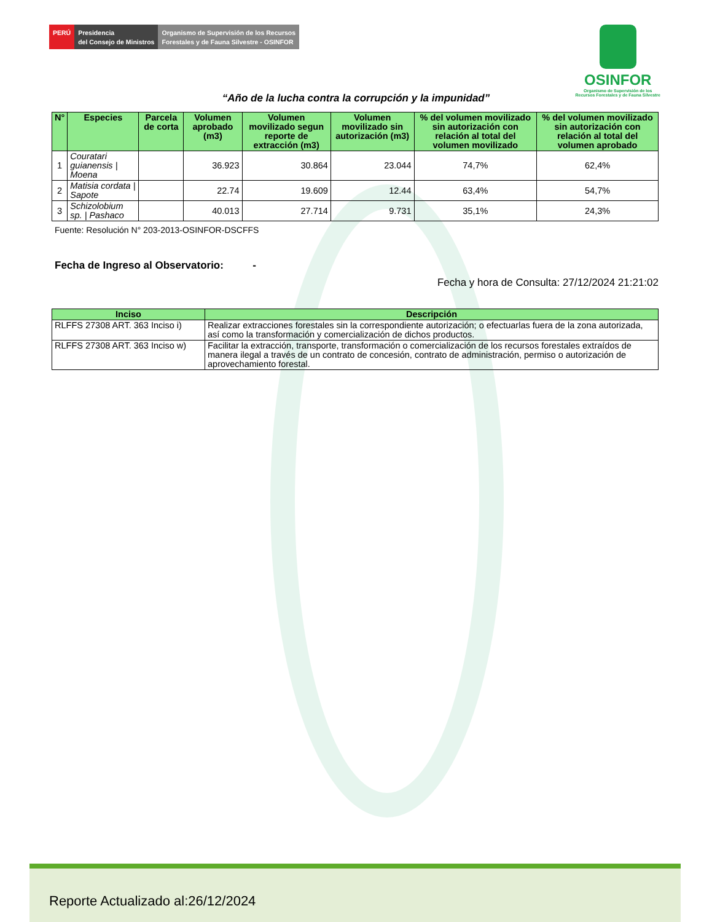PERÚ Presidencia
del Consejo de Ministros
Organismo de Supervisión de los Recursos
Forestales y de Fauna Silvestre - OSINFOR
OSINFOR
Organismo de Supervisión de los
Recursos Forestales y de Fauna Silvestre
“Año de la lucha contra la corrupción y la impunidad”
| N° | Especies | Parcela de corta | Volumen aprobado (m3) | Volumen movilizado segun reporte de extracción (m3) | Volumen movilizado sin autorización (m3) | % del volumen movilizado sin autorización con relación al total del volumen movilizado | % del volumen movilizado sin autorización con relación al total del volumen aprobado |
| --- | --- | --- | --- | --- | --- | --- | --- |
| 1 | Couratari guianensis / Moena | | 36.923 | 30.864 | 23.044 | 74,7% | 62,4% |
| 2 | Matisia cordata / Sapote | | 22.74 | 19.609 | 12.44 | 63,4% | 54,7% |
| 3 | Schizolobium sp. / Pashaco | | 40.013 | 27.714 | 9.731 | 35,1% | 24,3% |
Fuente: Resolución N° 203-2013-OSINFOR-DSCFFS
Fecha de Ingreso al Observatorio: -
Fecha y hora de Consulta: 27/12/2024 21:21:02
| Inciso | Descripción |
| --- | --- |
| RLFFS 27308 ART. 363 Inciso i) | Realizar extracciones forestales sin la correspondiente autorización; o efectuarlas fuera de la zona autorizada, así como la transformación y comercialización de dichos productos. |
| RLFFS 27308 ART. 363 Inciso w) | Facilitar la extracción, transporte, transformación o comercialización de los recursos forestales extraídos de manera ilegal a través de un contrato de concesión, contrato de administración, permiso o autorización de aprovechamiento forestal. |
Reporte Actualizado al:26/12/2024